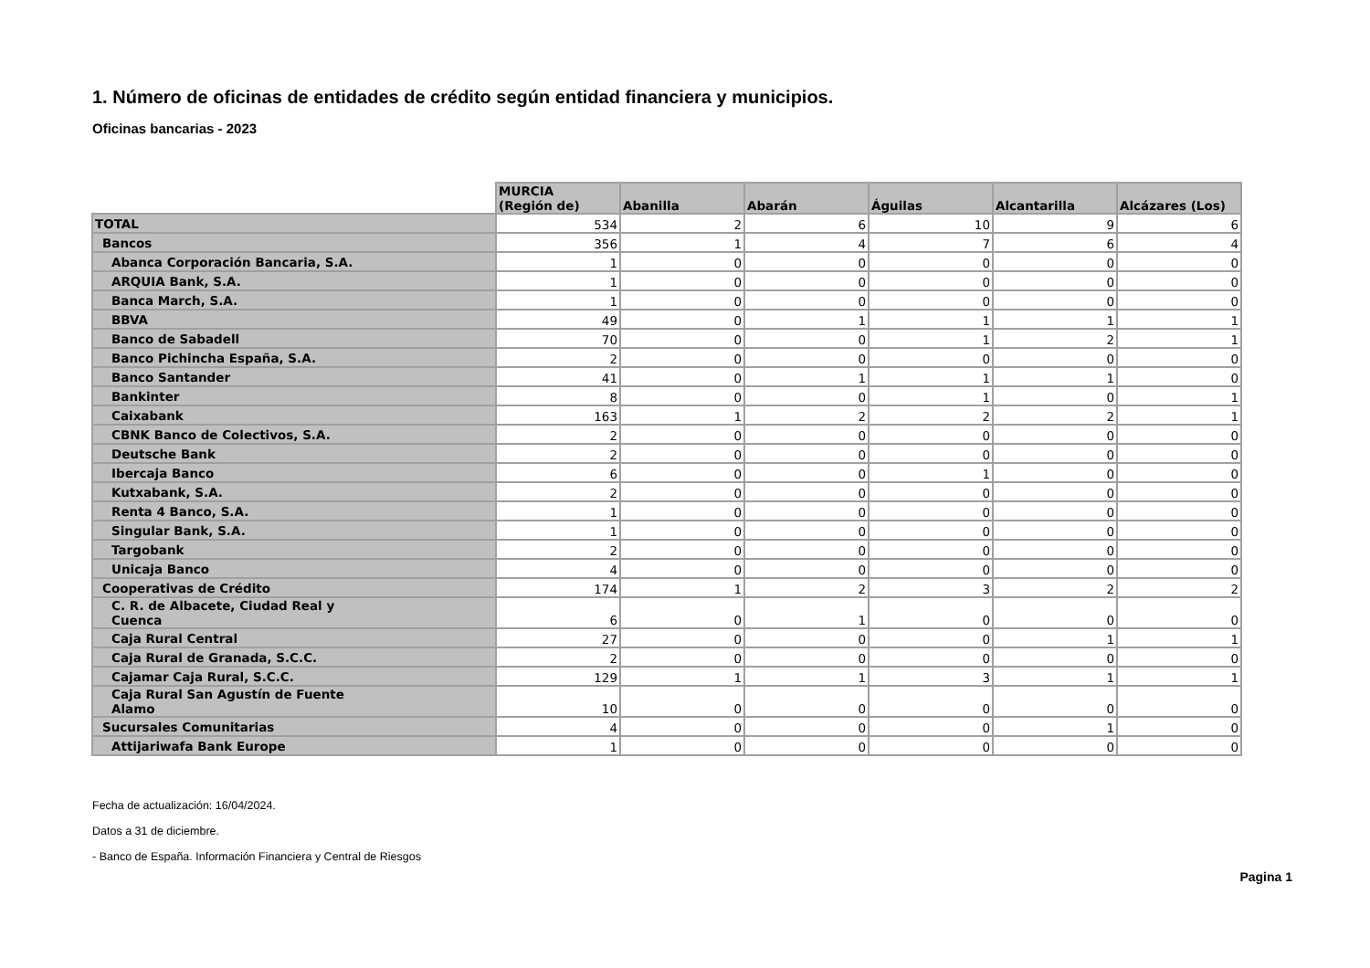1. Número de oficinas de entidades de crédito según entidad financiera y municipios.
Oficinas bancarias - 2023
| | MURCIA (Región de) | Abanilla | Abarán | Águilas | Alcantarilla | Alcázares (Los) |
| --- | --- | --- | --- | --- | --- | --- |
| TOTAL | 534 | 2 | 6 | 10 | 9 | 6 |
| Bancos | 356 | 1 | 4 | 7 | 6 | 4 |
| Abanca Corporación Bancaria, S.A. | 1 | 0 | 0 | 0 | 0 | 0 |
| ARQUIA Bank, S.A. | 1 | 0 | 0 | 0 | 0 | 0 |
| Banca March, S.A. | 1 | 0 | 0 | 0 | 0 | 0 |
| BBVA | 49 | 0 | 1 | 1 | 1 | 1 |
| Banco de Sabadell | 70 | 0 | 0 | 1 | 2 | 1 |
| Banco Pichincha España, S.A. | 2 | 0 | 0 | 0 | 0 | 0 |
| Banco Santander | 41 | 0 | 1 | 1 | 1 | 0 |
| Bankinter | 8 | 0 | 0 | 1 | 0 | 1 |
| Caixabank | 163 | 1 | 2 | 2 | 2 | 1 |
| CBNK Banco de Colectivos, S.A. | 2 | 0 | 0 | 0 | 0 | 0 |
| Deutsche Bank | 2 | 0 | 0 | 0 | 0 | 0 |
| Ibercaja Banco | 6 | 0 | 0 | 1 | 0 | 0 |
| Kutxabank, S.A. | 2 | 0 | 0 | 0 | 0 | 0 |
| Renta 4 Banco, S.A. | 1 | 0 | 0 | 0 | 0 | 0 |
| Singular Bank, S.A. | 1 | 0 | 0 | 0 | 0 | 0 |
| Targobank | 2 | 0 | 0 | 0 | 0 | 0 |
| Unicaja Banco | 4 | 0 | 0 | 0 | 0 | 0 |
| Cooperativas de Crédito | 174 | 1 | 2 | 3 | 2 | 2 |
| C. R. de Albacete, Ciudad Real y Cuenca | 6 | 0 | 1 | 0 | 0 | 0 |
| Caja Rural Central | 27 | 0 | 0 | 0 | 1 | 1 |
| Caja Rural de Granada, S.C.C. | 2 | 0 | 0 | 0 | 0 | 0 |
| Cajamar Caja Rural, S.C.C. | 129 | 1 | 1 | 3 | 1 | 1 |
| Caja Rural San Agustín de Fuente Alamo | 10 | 0 | 0 | 0 | 0 | 0 |
| Sucursales Comunitarias | 4 | 0 | 0 | 0 | 1 | 0 |
| Attijariwafa Bank Europe | 1 | 0 | 0 | 0 | 0 | 0 |
Fecha de actualización: 16/04/2024.
Datos a 31 de diciembre.
- Banco de España. Información Financiera y Central de Riesgos
Pagina 1